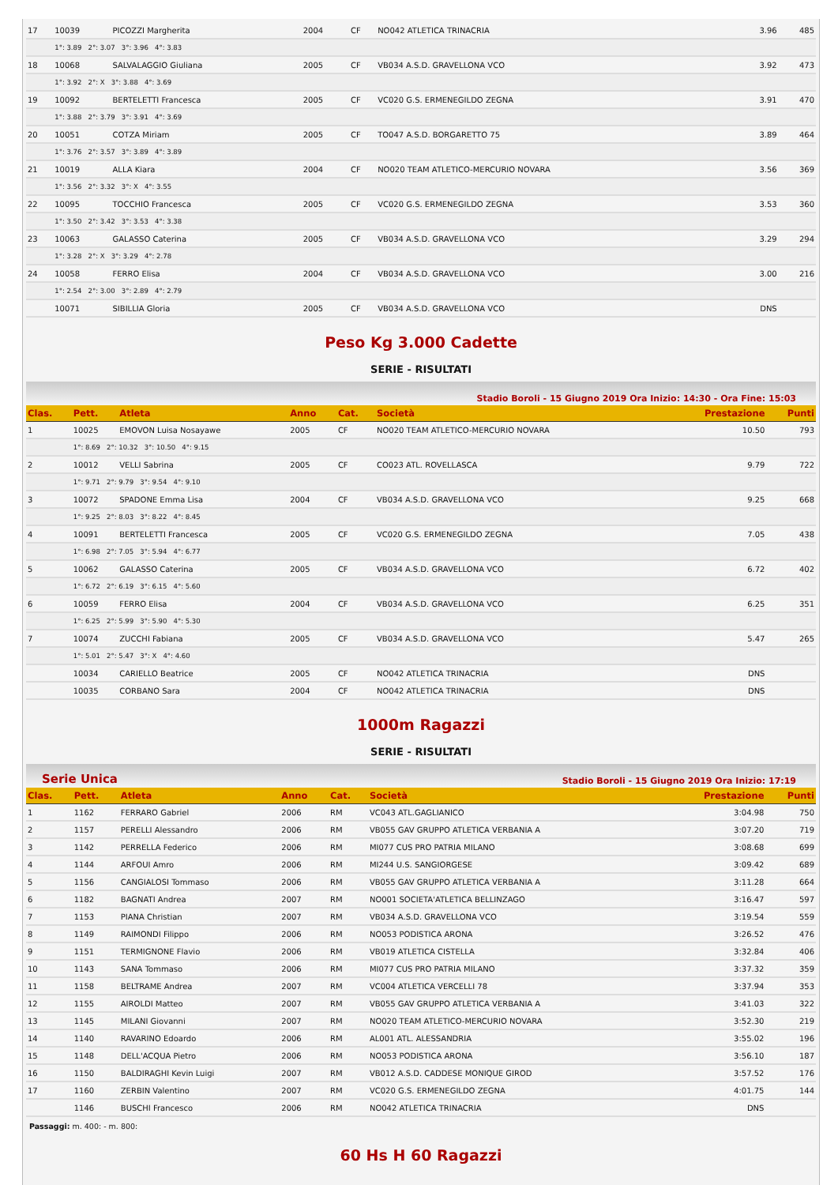| 17 | 10039 | PICOZZI Margherita | 2004 | CF | NO042 ATLETICA TRINACRIA | 3.96 | 485 |
| | 1°: 3.89 2°: 3.07 3°: 3.96 4°: 3.83 | | | | | | |
| 18 | 10068 | SALVALAGGIO Giuliana | 2005 | CF | VB034 A.S.D. GRAVELLONA VCO | 3.92 | 473 |
| | 1°: 3.92 2°: X 3°: 3.88 4°: 3.69 | | | | | | |
| 19 | 10092 | BERTELETTI Francesca | 2005 | CF | VC020 G.S. ERMENEGILDO ZEGNA | 3.91 | 470 |
| | 1°: 3.88 2°: 3.79 3°: 3.91 4°: 3.69 | | | | | | |
| 20 | 10051 | COTZA Miriam | 2005 | CF | TO047 A.S.D. BORGARETTO 75 | 3.89 | 464 |
| | 1°: 3.76 2°: 3.57 3°: 3.89 4°: 3.89 | | | | | | |
| 21 | 10019 | ALLA Kiara | 2004 | CF | NO020 TEAM ATLETICO-MERCURIO NOVARA | 3.56 | 369 |
| | 1°: 3.56 2°: 3.32 3°: X 4°: 3.55 | | | | | | |
| 22 | 10095 | TOCCHIO Francesca | 2005 | CF | VC020 G.S. ERMENEGILDO ZEGNA | 3.53 | 360 |
| | 1°: 3.50 2°: 3.42 3°: 3.53 4°: 3.38 | | | | | | |
| 23 | 10063 | GALASSO Caterina | 2005 | CF | VB034 A.S.D. GRAVELLONA VCO | 3.29 | 294 |
| | 1°: 3.28 2°: X 3°: 3.29 4°: 2.78 | | | | | | |
| 24 | 10058 | FERRO Elisa | 2004 | CF | VB034 A.S.D. GRAVELLONA VCO | 3.00 | 216 |
| | 1°: 2.54 2°: 3.00 3°: 2.89 4°: 2.79 | | | | | | |
| | 10071 | SIBILLIA Gloria | 2005 | CF | VB034 A.S.D. GRAVELLONA VCO | DNS | |
Peso Kg 3.000 Cadette
SERIE - RISULTATI
Stadio Boroli - 15 Giugno 2019 Ora Inizio: 14:30 - Ora Fine: 15:03
| Clas. | Pett. | Atleta | Anno | Cat. | Società | Prestazione | Punti |
| --- | --- | --- | --- | --- | --- | --- | --- |
| 1 | 10025 | EMOVON Luisa Nosayawe | 2005 | CF | NO020 TEAM ATLETICO-MERCURIO NOVARA | 10.50 | 793 |
| | 1°: 8.69 2°: 10.32 3°: 10.50 4°: 9.15 | | | | | | |
| 2 | 10012 | VELLI Sabrina | 2005 | CF | CO023 ATL. ROVELLASCA | 9.79 | 722 |
| | 1°: 9.71 2°: 9.79 3°: 9.54 4°: 9.10 | | | | | | |
| 3 | 10072 | SPADONE Emma Lisa | 2004 | CF | VB034 A.S.D. GRAVELLONA VCO | 9.25 | 668 |
| | 1°: 9.25 2°: 8.03 3°: 8.22 4°: 8.45 | | | | | | |
| 4 | 10091 | BERTELETTI Francesca | 2005 | CF | VC020 G.S. ERMENEGILDO ZEGNA | 7.05 | 438 |
| | 1°: 6.98 2°: 7.05 3°: 5.94 4°: 6.77 | | | | | | |
| 5 | 10062 | GALASSO Caterina | 2005 | CF | VB034 A.S.D. GRAVELLONA VCO | 6.72 | 402 |
| | 1°: 6.72 2°: 6.19 3°: 6.15 4°: 5.60 | | | | | | |
| 6 | 10059 | FERRO Elisa | 2004 | CF | VB034 A.S.D. GRAVELLONA VCO | 6.25 | 351 |
| | 1°: 6.25 2°: 5.99 3°: 5.90 4°: 5.30 | | | | | | |
| 7 | 10074 | ZUCCHI Fabiana | 2005 | CF | VB034 A.S.D. GRAVELLONA VCO | 5.47 | 265 |
| | 1°: 5.01 2°: 5.47 3°: X 4°: 4.60 | | | | | | |
| | 10034 | CARIELLO Beatrice | 2005 | CF | NO042 ATLETICA TRINACRIA | DNS | |
| | 10035 | CORBANO Sara | 2004 | CF | NO042 ATLETICA TRINACRIA | DNS | |
1000m Ragazzi
SERIE - RISULTATI
Serie Unica Stadio Boroli - 15 Giugno 2019 Ora Inizio: 17:19
| Clas. | Pett. | Atleta | Anno | Cat. | Società | Prestazione | Punti |
| --- | --- | --- | --- | --- | --- | --- | --- |
| 1 | 1162 | FERRARO Gabriel | 2006 | RM | VC043 ATL.GAGLIANICO | 3:04.98 | 750 |
| 2 | 1157 | PERELLI Alessandro | 2006 | RM | VB055 GAV GRUPPO ATLETICA VERBANIA A | 3:07.20 | 719 |
| 3 | 1142 | PERRELLA Federico | 2006 | RM | MI077 CUS PRO PATRIA MILANO | 3:08.68 | 699 |
| 4 | 1144 | ARFOUI Amro | 2006 | RM | MI244 U.S. SANGIORGESE | 3:09.42 | 689 |
| 5 | 1156 | CANGIALOSI Tommaso | 2006 | RM | VB055 GAV GRUPPO ATLETICA VERBANIA A | 3:11.28 | 664 |
| 6 | 1182 | BAGNATI Andrea | 2007 | RM | NO001 SOCIETA'ATLETICA BELLINZAGO | 3:16.47 | 597 |
| 7 | 1153 | PIANA Christian | 2007 | RM | VB034 A.S.D. GRAVELLONA VCO | 3:19.54 | 559 |
| 8 | 1149 | RAIMONDI Filippo | 2006 | RM | NO053 PODISTICA ARONA | 3:26.52 | 476 |
| 9 | 1151 | TERMIGNONE Flavio | 2006 | RM | VB019 ATLETICA CISTELLA | 3:32.84 | 406 |
| 10 | 1143 | SANA Tommaso | 2006 | RM | MI077 CUS PRO PATRIA MILANO | 3:37.32 | 359 |
| 11 | 1158 | BELTRAME Andrea | 2007 | RM | VC004 ATLETICA VERCELLI 78 | 3:37.94 | 353 |
| 12 | 1155 | AIROLDI Matteo | 2007 | RM | VB055 GAV GRUPPO ATLETICA VERBANIA A | 3:41.03 | 322 |
| 13 | 1145 | MILANI Giovanni | 2007 | RM | NO020 TEAM ATLETICO-MERCURIO NOVARA | 3:52.30 | 219 |
| 14 | 1140 | RAVARINO Edoardo | 2006 | RM | AL001 ATL. ALESSANDRIA | 3:55.02 | 196 |
| 15 | 1148 | DELL'ACQUA Pietro | 2006 | RM | NO053 PODISTICA ARONA | 3:56.10 | 187 |
| 16 | 1150 | BALDIRAGHI Kevin Luigi | 2007 | RM | VB012 A.S.D. CADDESE MONIQUE GIROD | 3:57.52 | 176 |
| 17 | 1160 | ZERBIN Valentino | 2007 | RM | VC020 G.S. ERMENEGILDO ZEGNA | 4:01.75 | 144 |
| | 1146 | BUSCHI Francesco | 2006 | RM | NO042 ATLETICA TRINACRIA | DNS | |
Passaggi: m. 400: - m. 800:
60 Hs H 60 Ragazzi